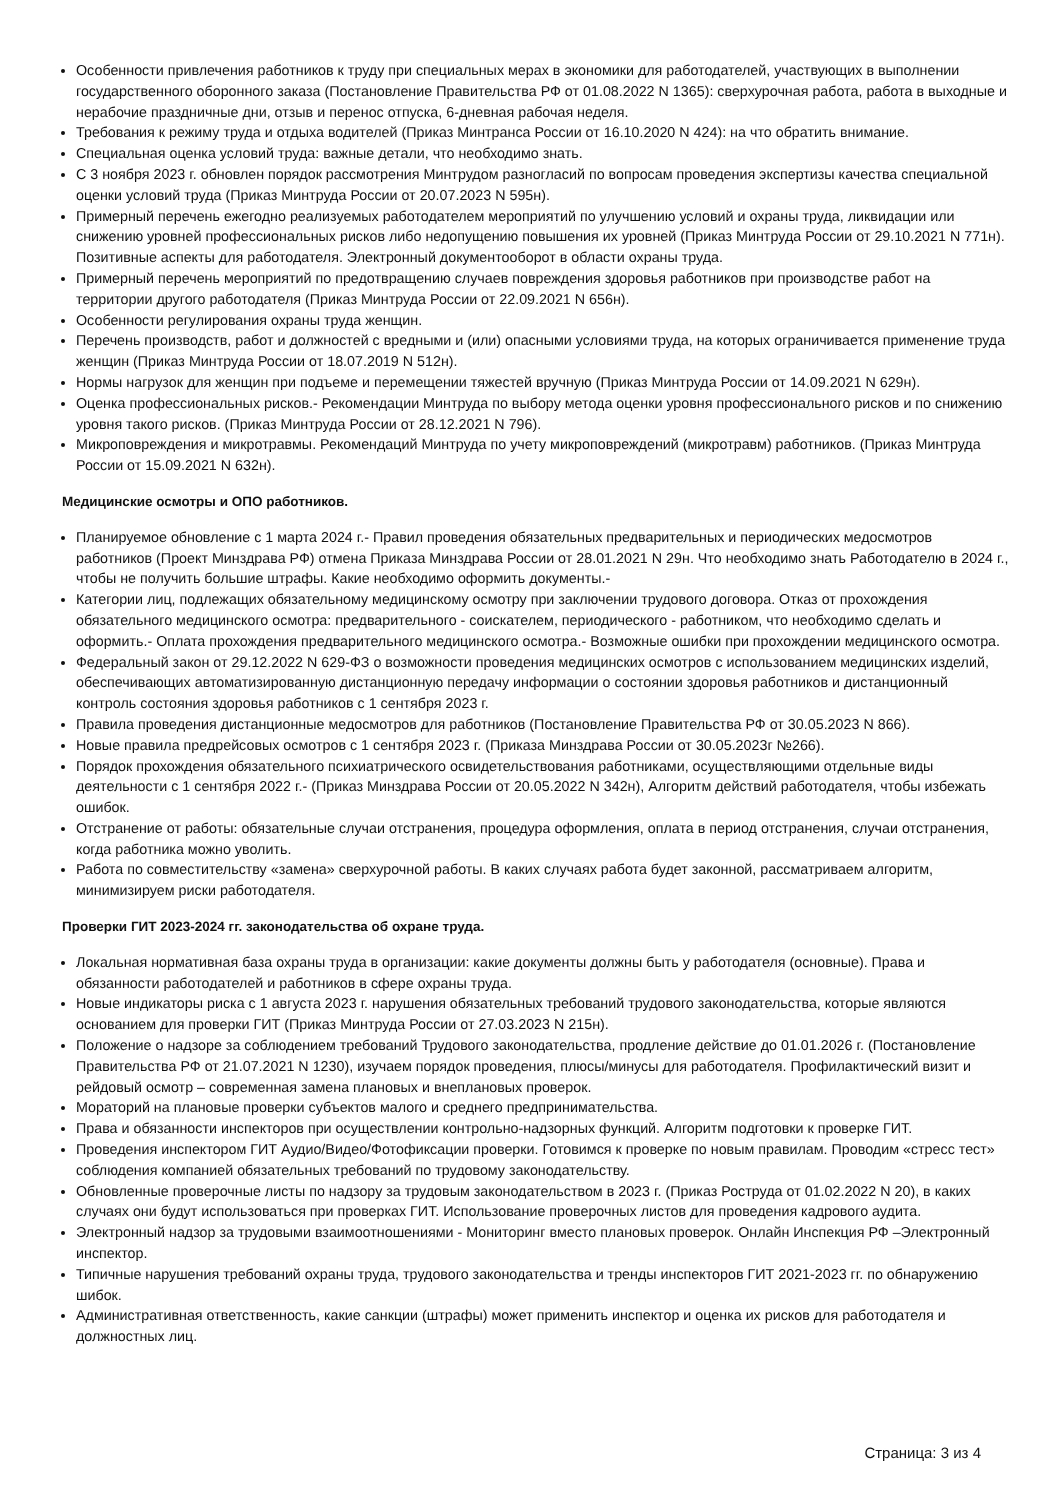Особенности привлечения работников к труду при специальных мерах в экономики для работодателей, участвующих в выполнении государственного оборонного заказа (Постановление Правительства РФ от 01.08.2022 N 1365): сверхурочная работа, работа в выходные и нерабочие праздничные дни, отзыв и перенос отпуска, 6-дневная рабочая неделя.
Требования к режиму труда и отдыха водителей (Приказ Минтранса России от 16.10.2020 N 424): на что обратить внимание.
Специальная оценка условий труда: важные детали, что необходимо знать.
С 3 ноября 2023 г. обновлен порядок рассмотрения Минтрудом разногласий по вопросам проведения экспертизы качества специальной оценки условий труда (Приказ Минтруда России от 20.07.2023 N 595н).
Примерный перечень ежегодно реализуемых работодателем мероприятий по улучшению условий и охраны труда, ликвидации или снижению уровней профессиональных рисков либо недопущению повышения их уровней (Приказ Минтруда России от 29.10.2021 N 771н). Позитивные аспекты для работодателя. Электронный документооборот в области охраны труда.
Примерный перечень мероприятий по предотвращению случаев повреждения здоровья работников при производстве работ на территории другого работодателя (Приказ Минтруда России от 22.09.2021 N 656н).
Особенности регулирования охраны труда женщин.
Перечень производств, работ и должностей с вредными и (или) опасными условиями труда, на которых ограничивается применение труда женщин (Приказ Минтруда России от 18.07.2019 N 512н).
Нормы нагрузок для женщин при подъеме и перемещении тяжестей вручную (Приказ Минтруда России от 14.09.2021 N 629н).
Оценка профессиональных рисков.- Рекомендации Минтруда по выбору метода оценки уровня профессионального рисков и по снижению уровня такого рисков. (Приказ Минтруда России от 28.12.2021 N 796).
Микроповреждения и микротравмы. Рекомендаций Минтруда по учету микроповреждений (микротравм) работников. (Приказ Минтруда России от 15.09.2021 N 632н).
Медицинские осмотры и ОПО работников.
Планируемое обновление с 1 марта 2024 г.- Правил проведения обязательных предварительных и периодических медосмотров работников (Проект Минздрава РФ) отмена Приказа Минздрава России от 28.01.2021 N 29н. Что необходимо знать Работодателю в 2024 г., чтобы не получить большие штрафы. Какие необходимо оформить документы.-
Категории лиц, подлежащих обязательному медицинскому осмотру при заключении трудового договора. Отказ от прохождения обязательного медицинского осмотра: предварительного - соискателем, периодического - работником, что необходимо сделать и оформить.- Оплата прохождения предварительного медицинского осмотра.- Возможные ошибки при прохождении медицинского осмотра.
Федеральный закон от 29.12.2022 N 629-ФЗ о возможности проведения медицинских осмотров с использованием медицинских изделий, обеспечивающих автоматизированную дистанционную передачу информации о состоянии здоровья работников и дистанционный контроль состояния здоровья работников с 1 сентября 2023 г.
Правила проведения дистанционные медосмотров для работников (Постановление Правительства РФ от 30.05.2023 N 866).
Новые правила предрейсовых осмотров с 1 сентября 2023 г. (Приказа Минздрава России от 30.05.2023г №266).
Порядок прохождения обязательного психиатрического освидетельствования работниками, осуществляющими отдельные виды деятельности с 1 сентября 2022 г.- (Приказ Минздрава России от 20.05.2022 N 342н), Алгоритм действий работодателя, чтобы избежать ошибок.
Отстранение от работы: обязательные случаи отстранения, процедура оформления, оплата в период отстранения, случаи отстранения, когда работника можно уволить.
Работа по совместительству «замена» сверхурочной работы. В каких случаях работа будет законной, рассматриваем алгоритм, минимизируем риски работодателя.
Проверки ГИТ 2023-2024 гг. законодательства об охране труда.
Локальная нормативная база охраны труда в организации: какие документы должны быть у работодателя (основные). Права и обязанности работодателей и работников в сфере охраны труда.
Новые индикаторы риска с 1 августа 2023 г. нарушения обязательных требований трудового законодательства, которые являются основанием для проверки ГИТ (Приказ Минтруда России от 27.03.2023 N 215н).
Положение о надзоре за соблюдением требований Трудового законодательства, продление действие до 01.01.2026 г. (Постановление Правительства РФ от 21.07.2021 N 1230), изучаем порядок проведения, плюсы/минусы для работодателя. Профилактический визит и рейдовый осмотр – современная замена плановых и внеплановых проверок.
Мораторий на плановые проверки субъектов малого и среднего предпринимательства.
Права и обязанности инспекторов при осуществлении контрольно-надзорных функций. Алгоритм подготовки к проверке ГИТ.
Проведения инспектором ГИТ Аудио/Видео/Фотофиксации проверки. Готовимся к проверке по новым правилам. Проводим «стресс тест» соблюдения компанией обязательных требований по трудовому законодательству.
Обновленные проверочные листы по надзору за трудовым законодательством в 2023 г. (Приказ Роструда от 01.02.2022 N 20), в каких случаях они будут использоваться при проверках ГИТ. Использование проверочных листов для проведения кадрового аудита.
Электронный надзор за трудовыми взаимоотношениями - Мониторинг вместо плановых проверок. Онлайн Инспекция РФ –Электронный инспектор.
Типичные нарушения требований охраны труда, трудового законодательства и тренды инспекторов ГИТ 2021-2023 гг. по обнаружению шибок.
Административная ответственность, какие санкции (штрафы) может применить инспектор и оценка их рисков для работодателя и должностных лиц.
Страница: 3 из 4